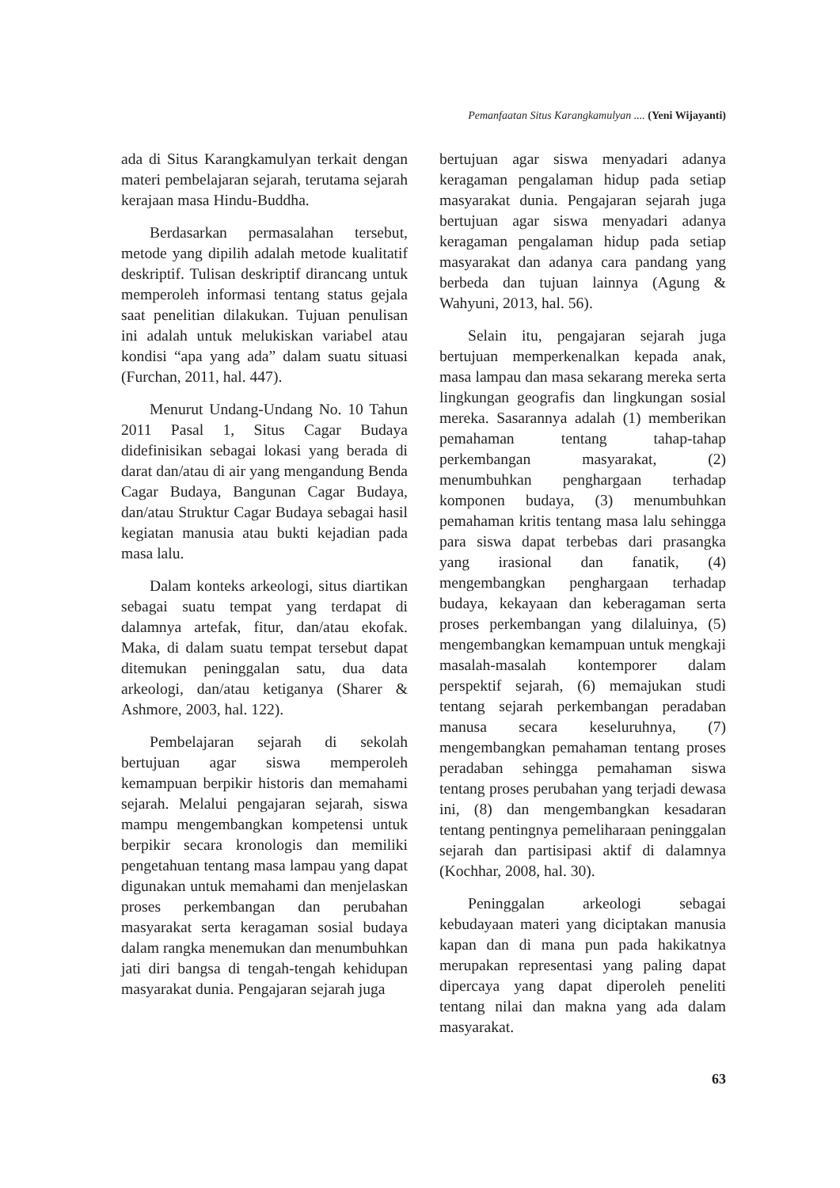Pemanfaatan Situs Karangkamulyan .... (Yeni Wijayanti)
ada di Situs Karangkamulyan terkait dengan materi pembelajaran sejarah, terutama sejarah kerajaan masa Hindu-Buddha.
Berdasarkan permasalahan tersebut, metode yang dipilih adalah metode kualitatif deskriptif. Tulisan deskriptif dirancang untuk memperoleh informasi tentang status gejala saat penelitian dilakukan. Tujuan penulisan ini adalah untuk melukiskan variabel atau kondisi “apa yang ada” dalam suatu situasi (Furchan, 2011, hal. 447).
Menurut Undang-Undang No. 10 Tahun 2011 Pasal 1, Situs Cagar Budaya didefinisikan sebagai lokasi yang berada di darat dan/atau di air yang mengandung Benda Cagar Budaya, Bangunan Cagar Budaya, dan/atau Struktur Cagar Budaya sebagai hasil kegiatan manusia atau bukti kejadian pada masa lalu.
Dalam konteks arkeologi, situs diartikan sebagai suatu tempat yang terdapat di dalamnya artefak, fitur, dan/atau ekofak. Maka, di dalam suatu tempat tersebut dapat ditemukan peninggalan satu, dua data arkeologi, dan/atau ketiganya (Sharer & Ashmore, 2003, hal. 122).
Pembelajaran sejarah di sekolah bertujuan agar siswa memperoleh kemampuan berpikir historis dan memahami sejarah. Melalui pengajaran sejarah, siswa mampu mengembangkan kompetensi untuk berpikir secara kronologis dan memiliki pengetahuan tentang masa lampau yang dapat digunakan untuk memahami dan menjelaskan proses perkembangan dan perubahan masyarakat serta keragaman sosial budaya dalam rangka menemukan dan menumbuhkan jati diri bangsa di tengah-tengah kehidupan masyarakat dunia. Pengajaran sejarah juga
bertujuan agar siswa menyadari adanya keragaman pengalaman hidup pada setiap masyarakat dunia. Pengajaran sejarah juga bertujuan agar siswa menyadari adanya keragaman pengalaman hidup pada setiap masyarakat dan adanya cara pandang yang berbeda dan tujuan lainnya (Agung & Wahyuni, 2013, hal. 56).
Selain itu, pengajaran sejarah juga bertujuan memperkenalkan kepada anak, masa lampau dan masa sekarang mereka serta lingkungan geografis dan lingkungan sosial mereka. Sasarannya adalah (1) memberikan pemahaman tentang tahap-tahap perkembangan masyarakat, (2) menumbuhkan penghargaan terhadap komponen budaya, (3) menumbuhkan pemahaman kritis tentang masa lalu sehingga para siswa dapat terbebas dari prasangka yang irasional dan fanatik, (4) mengembangkan penghargaan terhadap budaya, kekayaan dan keberagaman serta proses perkembangan yang dilaluinya, (5) mengembangkan kemampuan untuk mengkaji masalah-masalah kontemporer dalam perspektif sejarah, (6) memajukan studi tentang sejarah perkembangan peradaban manusa secara keseluruhnya, (7) mengembangkan pemahaman tentang proses peradaban sehingga pemahaman siswa tentang proses perubahan yang terjadi dewasa ini, (8) dan mengembangkan kesadaran tentang pentingnya pemeliharaan peninggalan sejarah dan partisipasi aktif di dalamnya (Kochhar, 2008, hal. 30).
Peninggalan arkeologi sebagai kebudayaan materi yang diciptakan manusia kapan dan di mana pun pada hakikatnya merupakan representasi yang paling dapat dipercaya yang dapat diperoleh peneliti tentang nilai dan makna yang ada dalam masyarakat.
63